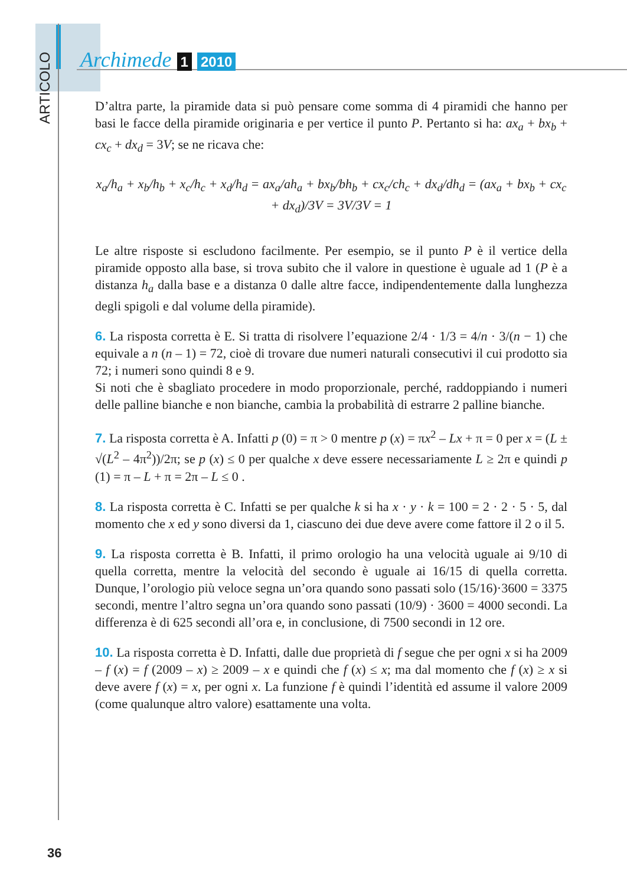ARTICOLO
Archimede 1 2010
D’altra parte, la piramide data si può pensare come somma di 4 piramidi che hanno per basi le facce della piramide originaria e per vertice il punto P. Pertanto si ha: ax<sub>a</sub> + bx<sub>b</sub> + cx<sub>c</sub> + dx<sub>d</sub> = 3V; se ne ricava che:
x<sub>a</sub>/h<sub>a</sub> + x<sub>b</sub>/h<sub>b</sub> + x<sub>c</sub>/h<sub>c</sub> + x<sub>d</sub>/h<sub>d</sub> = ax<sub>a</sub>/ah<sub>a</sub> + bx<sub>b</sub>/bh<sub>b</sub> + cx<sub>c</sub>/ch<sub>c</sub> + dx<sub>d</sub>/dh<sub>d</sub> = (ax<sub>a</sub> + bx<sub>b</sub> + cx<sub>c</sub> + dx<sub>d</sub>)/3V = 3V/3V = 1
Le altre risposte si escludono facilmente. Per esempio, se il punto P è il vertice della piramide opposto alla base, si trova subito che il valore in questione è uguale ad 1 (P è a distanza h<sub>a</sub> dalla base e a distanza 0 dalle altre facce, indipendentemente dalla lunghezza degli spigoli e dal volume della piramide).
6. La risposta corretta è E. Si tratta di risolvere l’equazione 2/4 · 1/3 = 4/n · 3/(n − 1) che equivale a n (n – 1) = 72, cioè di trovare due numeri naturali consecutivi il cui prodotto sia 72; i numeri sono quindi 8 e 9.
Si noti che è sbagliato procedere in modo proporzionale, perché, raddoppiando i numeri delle palline bianche e non bianche, cambia la probabilità di estrarre 2 palline bianche.
7. La risposta corretta è A. Infatti p (0) = π > 0 mentre p (x) = πx<sup>2</sup> – Lx + π = 0 per x = (L ± √(L<sup>2</sup> – 4π<sup>2</sup>))/2π; se p (x) ≤ 0 per qualche x deve essere necessariamente L ≥ 2π e quindi p (1) = π – L + π = 2π – L ≤ 0 .
8. La risposta corretta è C. Infatti se per qualche k si ha x · y · k = 100 = 2 · 2 · 5 · 5, dal momento che x ed y sono diversi da 1, ciascuno dei due deve avere come fattore il 2 o il 5.
9. La risposta corretta è B. Infatti, il primo orologio ha una velocità uguale ai 9/10 di quella corretta, mentre la velocità del secondo è uguale ai 16/15 di quella corretta. Dunque, l’orologio più veloce segna un’ora quando sono passati solo (15/16)·3600 = 3375 secondi, mentre l’altro segna un’ora quando sono passati (10/9) · 3600 = 4000 secondi. La differenza è di 625 secondi all’ora e, in conclusione, di 7500 secondi in 12 ore.
10. La risposta corretta è D. Infatti, dalle due proprietà di f segue che per ogni x si ha 2009 – f (x) = f (2009 – x) ≥ 2009 – x e quindi che f (x) ≤ x; ma dal momento che f (x) ≥ x si deve avere f (x) = x, per ogni x. La funzione f è quindi l’identità ed assume il valore 2009 (come qualunque altro valore) esattamente una volta.
36